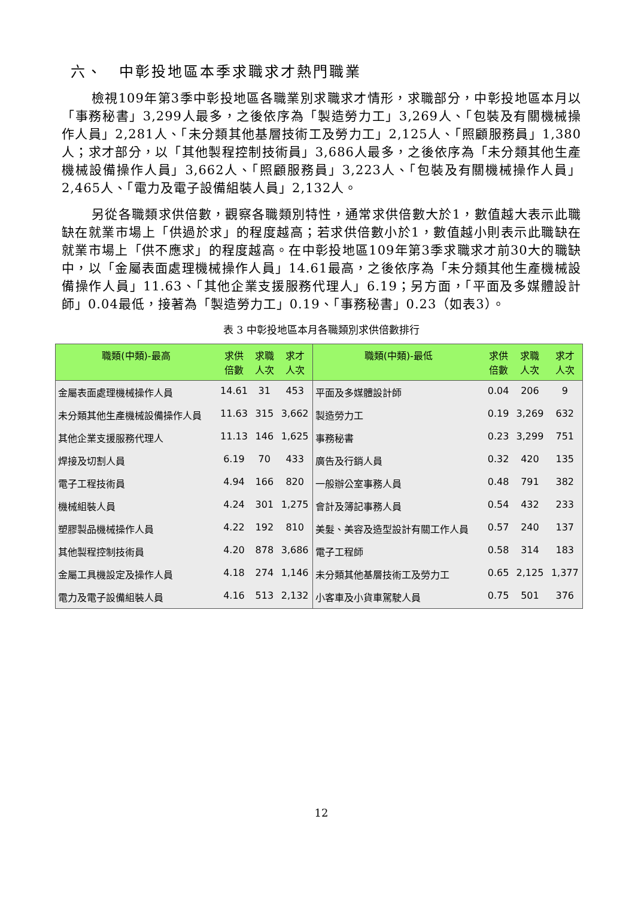六、　中彰投地區本季求職求才熱門職業
檢視109年第3季中彰投地區各職業別求職求才情形，求職部分，中彰投地區本月以「事務秘書」3,299人最多，之後依序為「製造勞力工」3,269人、「包裝及有關機械操作人員」2,281人、「未分類其他基層技術工及勞力工」2,125人、「照顧服務員」1,380人；求才部分，以「其他製程控制技術員」3,686人最多，之後依序為「未分類其他生產機械設備操作人員」3,662人、「照顧服務員」3,223人、「包裝及有關機械操作人員」2,465人、「電力及電子設備組裝人員」2,132人。
另從各職類求供倍數，觀察各職類別特性，通常求供倍數大於1，數值越大表示此職缺在就業市場上「供過於求」的程度越高；若求供倍數小於1，數值越小則表示此職缺在就業市場上「供不應求」的程度越高。在中彰投地區109年第3季求職求才前30大的職缺中，以「金屬表面處理機械操作人員」14.61最高，之後依序為「未分類其他生產機械設備操作人員」11.63、「其他企業支援服務代理人」6.19；另方面，「平面及多媒體設計師」0.04最低，接著為「製造勞力工」0.19、「事務秘書」0.23（如表3）。
表 3 中彰投地區本月各職類別求供倍數排行
| 職類(中類)-最高 | 求供 倍數 | 求職 人次 | 求才 人次 | 職類(中類)-最低 | 求供 倍數 | 求職 人次 | 求才 人次 |
| --- | --- | --- | --- | --- | --- | --- | --- |
| 金屬表面處理機械操作人員 | 14.61 | 31 | 453 | 平面及多媒體設計師 | 0.04 | 206 | 9 |
| 未分類其他生產機械設備操作人員 | 11.63 | 315 | 3,662 | 製造勞力工 | 0.19 | 3,269 | 632 |
| 其他企業支援服務代理人 | 11.13 | 146 | 1,625 | 事務秘書 | 0.23 | 3,299 | 751 |
| 焊接及切割人員 | 6.19 | 70 | 433 | 廣告及行銷人員 | 0.32 | 420 | 135 |
| 電子工程技術員 | 4.94 | 166 | 820 | 一般辦公室事務人員 | 0.48 | 791 | 382 |
| 機械組裝人員 | 4.24 | 301 | 1,275 | 會計及簿記事務人員 | 0.54 | 432 | 233 |
| 塑膠製品機械操作人員 | 4.22 | 192 | 810 | 美髮、美容及造型設計有關工作人員 | 0.57 | 240 | 137 |
| 其他製程控制技術員 | 4.20 | 878 | 3,686 | 電子工程師 | 0.58 | 314 | 183 |
| 金屬工具機設定及操作人員 | 4.18 | 274 | 1,146 | 未分類其他基層技術工及勞力工 | 0.65 | 2,125 | 1,377 |
| 電力及電子設備組裝人員 | 4.16 | 513 | 2,132 | 小客車及小貨車駕駛人員 | 0.75 | 501 | 376 |
12